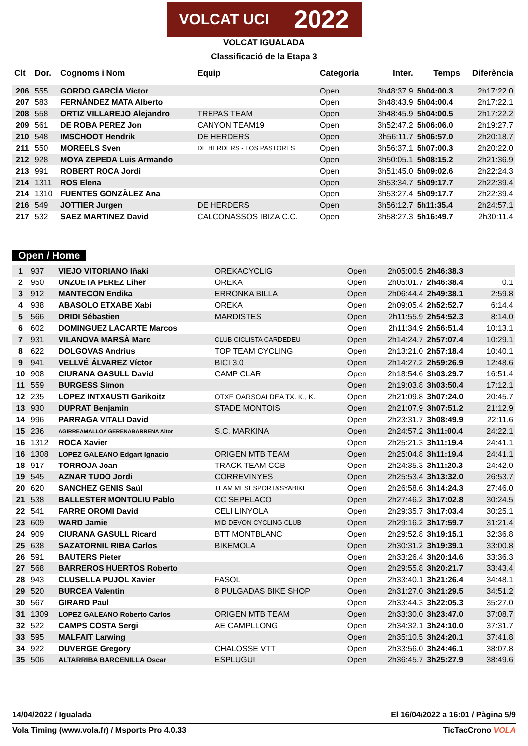VOLCAT UCI 2022
VOLCAT IGUALADA
Classificació de la Etapa 3
| Clt | Dor. | Cognoms i Nom | Equip | Categoria | Inter. | Temps | Diferència |
| --- | --- | --- | --- | --- | --- | --- | --- |
| 206 | 555 | GORDO GARCÍA Víctor | | Open | 3h48:37.9 | 5h04:00.3 | 2h17:22.0 |
| 207 | 583 | FERNÁNDEZ MATA Alberto | | Open | 3h48:43.9 | 5h04:00.4 | 2h17:22.1 |
| 208 | 558 | ORTIZ VILLAREJO Alejandro | TREPAS TEAM | Open | 3h48:45.9 | 5h04:00.5 | 2h17:22.2 |
| 209 | 561 | DE ROBA PEREZ Jon | CANYON TEAM19 | Open | 3h52:47.2 | 5h06:06.0 | 2h19:27.7 |
| 210 | 548 | IMSCHOOT Hendrik | DE HERDERS | Open | 3h56:11.7 | 5h06:57.0 | 2h20:18.7 |
| 211 | 550 | MOREELS Sven | DE HERDERS - LOS PASTORES | Open | 3h56:37.1 | 5h07:00.3 | 2h20:22.0 |
| 212 | 928 | MOYA ZEPEDA Luis Armando | | Open | 3h50:05.1 | 5h08:15.2 | 2h21:36.9 |
| 213 | 991 | ROBERT ROCA Jordi | | Open | 3h51:45.0 | 5h09:02.6 | 2h22:24.3 |
| 214 | 1311 | ROS Elena | | Open | 3h53:34.7 | 5h09:17.7 | 2h22:39.4 |
| 214 | 1310 | FUENTES GONZÀLEZ Ana | | Open | 3h53:27.4 | 5h09:17.7 | 2h22:39.4 |
| 216 | 549 | JOTTIER Jurgen | DE HERDERS | Open | 3h56:12.7 | 5h11:35.4 | 2h24:57.1 |
| 217 | 532 | SAEZ MARTINEZ David | CALCONASSOS IBIZA C.C. | Open | 3h58:27.3 | 5h16:49.7 | 2h30:11.4 |
Open / Home
| 1 | 937 | VIEJO VITORIANO Iñaki | OREKACYCLIG | Open | 2h05:00.5 | 2h46:38.3 | |
| 2 | 950 | UNZUETA PEREZ Liher | OREKA | Open | 2h05:01.7 | 2h46:38.4 | 0.1 |
| 3 | 912 | MANTECON Endika | ERRONKA BILLA | Open | 2h06:44.4 | 2h49:38.1 | 2:59.8 |
| 4 | 938 | ABASOLO ETXABE Xabi | OREKA | Open | 2h09:05.4 | 2h52:52.7 | 6:14.4 |
| 5 | 566 | DRIDI Sébastien | MARDISTES | Open | 2h11:55.9 | 2h54:52.3 | 8:14.0 |
| 6 | 602 | DOMINGUEZ LACARTE Marcos | | Open | 2h11:34.9 | 2h56:51.4 | 10:13.1 |
| 7 | 931 | VILANOVA MARSÀ Marc | CLUB CICLISTA CARDEDEU | Open | 2h14:24.7 | 2h57:07.4 | 10:29.1 |
| 8 | 622 | DOLGOVAS Andrius | TOP TEAM CYCLING | Open | 2h13:21.0 | 2h57:18.4 | 10:40.1 |
| 9 | 941 | VELLVÉ ÁLVAREZ Víctor | BICI 3.0 | Open | 2h14:27.2 | 2h59:26.9 | 12:48.6 |
| 10 | 908 | CIURANA GASULL David | CAMP CLAR | Open | 2h18:54.6 | 3h03:29.7 | 16:51.4 |
| 11 | 559 | BURGESS Simon | | Open | 2h19:03.8 | 3h03:50.4 | 17:12.1 |
| 12 | 235 | LOPEZ INTXAUSTI Garikoitz | OTXE OARSOALDEA TX. K., K. | Open | 2h21:09.8 | 3h07:24.0 | 20:45.7 |
| 13 | 930 | DUPRAT Benjamin | STADE MONTOIS | Open | 2h21:07.9 | 3h07:51.2 | 21:12.9 |
| 14 | 996 | PARRAGA VITALI David | | Open | 2h23:31.7 | 3h08:49.9 | 22:11.6 |
| 15 | 236 | AGIRREAMALLOA GERENABARRENA Aitor | S.C. MARKINA | Open | 2h24:57.2 | 3h11:00.4 | 24:22.1 |
| 16 | 1312 | ROCA Xavier | | Open | 2h25:21.3 | 3h11:19.4 | 24:41.1 |
| 16 | 1308 | LOPEZ GALEANO Edgart Ignacio | ORIGEN MTB TEAM | Open | 2h25:04.8 | 3h11:19.4 | 24:41.1 |
| 18 | 917 | TORROJA Joan | TRACK TEAM CCB | Open | 2h24:35.3 | 3h11:20.3 | 24:42.0 |
| 19 | 545 | AZNAR TUDO Jordi | CORREVINYES | Open | 2h25:53.4 | 3h13:32.0 | 26:53.7 |
| 20 | 620 | SANCHEZ GENIS Saúl | TEAM MESESPORT&SYABIKE | Open | 2h26:58.6 | 3h14:24.3 | 27:46.0 |
| 21 | 538 | BALLESTER MONTOLIU Pablo | CC SEPELACO | Open | 2h27:46.2 | 3h17:02.8 | 30:24.5 |
| 22 | 541 | FARRE OROMI David | CELI LINYOLA | Open | 2h29:35.7 | 3h17:03.4 | 30:25.1 |
| 23 | 609 | WARD Jamie | MID DEVON CYCLING CLUB | Open | 2h29:16.2 | 3h17:59.7 | 31:21.4 |
| 24 | 909 | CIURANA GASULL Ricard | BTT MONTBLANC | Open | 2h29:52.8 | 3h19:15.1 | 32:36.8 |
| 25 | 638 | SAZATORNIL RIBA Carlos | BIKEMOLA | Open | 2h30:31.2 | 3h19:39.1 | 33:00.8 |
| 26 | 591 | BAUTERS Pieter | | Open | 2h33:26.4 | 3h20:14.6 | 33:36.3 |
| 27 | 568 | BARREROS HUERTOS Roberto | | Open | 2h29:55.8 | 3h20:21.7 | 33:43.4 |
| 28 | 943 | CLUSELLA PUJOL Xavier | FASOL | Open | 2h33:40.1 | 3h21:26.4 | 34:48.1 |
| 29 | 520 | BURCEA Valentin | 8 PULGADAS BIKE SHOP | Open | 2h31:27.0 | 3h21:29.5 | 34:51.2 |
| 30 | 567 | GIRARD Paul | | Open | 2h33:44.3 | 3h22:05.3 | 35:27.0 |
| 31 | 1309 | LOPEZ GALEANO Roberto Carlos | ORIGEN MTB TEAM | Open | 2h33:30.0 | 3h23:47.0 | 37:08.7 |
| 32 | 522 | CAMPS COSTA Sergi | AE CAMPLLONG | Open | 2h34:32.1 | 3h24:10.0 | 37:31.7 |
| 33 | 595 | MALFAIT Larwing | | Open | 2h35:10.5 | 3h24:20.1 | 37:41.8 |
| 34 | 922 | DUVERGE Gregory | CHALOSSE VTT | Open | 2h33:56.0 | 3h24:46.1 | 38:07.8 |
| 35 | 506 | ALTARRIBA BARCENILLA Oscar | ESPLUGUI | Open | 2h36:45.7 | 3h25:27.9 | 38:49.6 |
14/04/2022 / Igualada El 16/04/2022 a 16:01 / Pàgina 5/9
Vola Timing (www.vola.fr) / Msports Pro 4.0.33 TicTacCrono VOLA